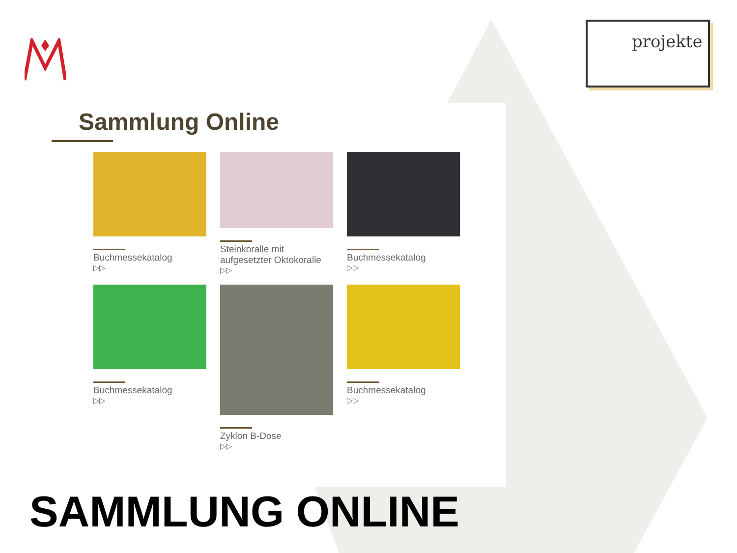projekte
Sammlung Online
Buchmessekatalog
▷▷
Steinkoralle mit aufgesetzter Oktokoralle
▷▷
Buchmessekatalog
▷▷
Buchmessekatalog
▷▷
Zyklon B-Dose
▷▷
Buchmessekatalog
▷▷
SAMMLUNG ONLINE